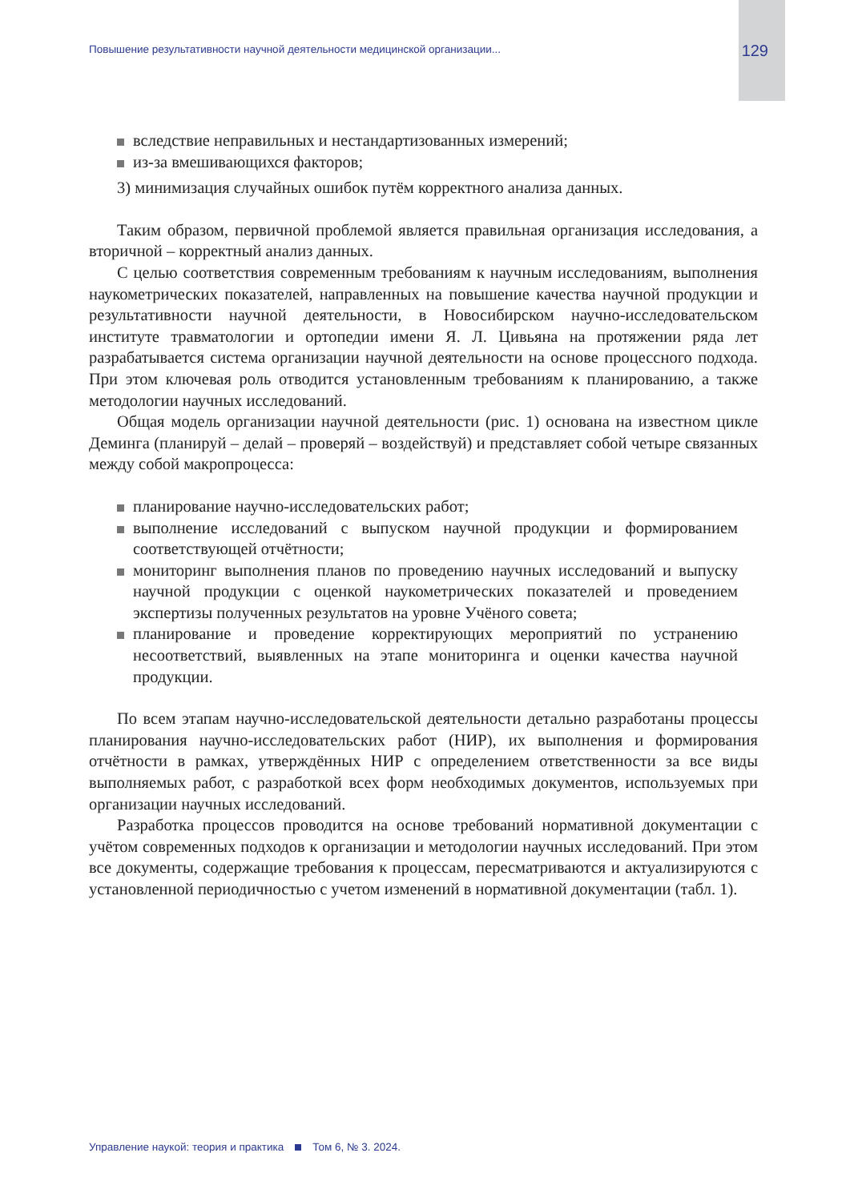Повышение результативности научной деятельности медицинской организации... 129
вследствие неправильных и нестандартизованных измерений;
из-за вмешивающихся факторов;
3) минимизация случайных ошибок путём корректного анализа данных.
Таким образом, первичной проблемой является правильная организация исследования, а вторичной – корректный анализ данных.
С целью соответствия современным требованиям к научным исследованиям, выполнения наукометрических показателей, направленных на повышение качества научной продукции и результативности научной деятельности, в Новосибирском научно-исследовательском институте травматологии и ортопедии имени Я. Л. Цивьяна на протяжении ряда лет разрабатывается система организации научной деятельности на основе процессного подхода. При этом ключевая роль отводится установленным требованиям к планированию, а также методологии научных исследований.
Общая модель организации научной деятельности (рис. 1) основана на известном цикле Деминга (планируй – делай – проверяй – воздействуй) и представляет собой четыре связанных между собой макропроцесса:
планирование научно-исследовательских работ;
выполнение исследований с выпуском научной продукции и формированием соответствующей отчётности;
мониторинг выполнения планов по проведению научных исследований и выпуску научной продукции с оценкой наукометрических показателей и проведением экспертизы полученных результатов на уровне Учёного совета;
планирование и проведение корректирующих мероприятий по устранению несоответствий, выявленных на этапе мониторинга и оценки качества научной продукции.
По всем этапам научно-исследовательской деятельности детально разработаны процессы планирования научно-исследовательских работ (НИР), их выполнения и формирования отчётности в рамках, утверждённых НИР с определением ответственности за все виды выполняемых работ, с разработкой всех форм необходимых документов, используемых при организации научных исследований.
Разработка процессов проводится на основе требований нормативной документации с учётом современных подходов к организации и методологии научных исследований. При этом все документы, содержащие требования к процессам, пересматриваются и актуализируются с установленной периодичностью с учетом изменений в нормативной документации (табл. 1).
Управление наукой: теория и практика Том 6, № 3. 2024.